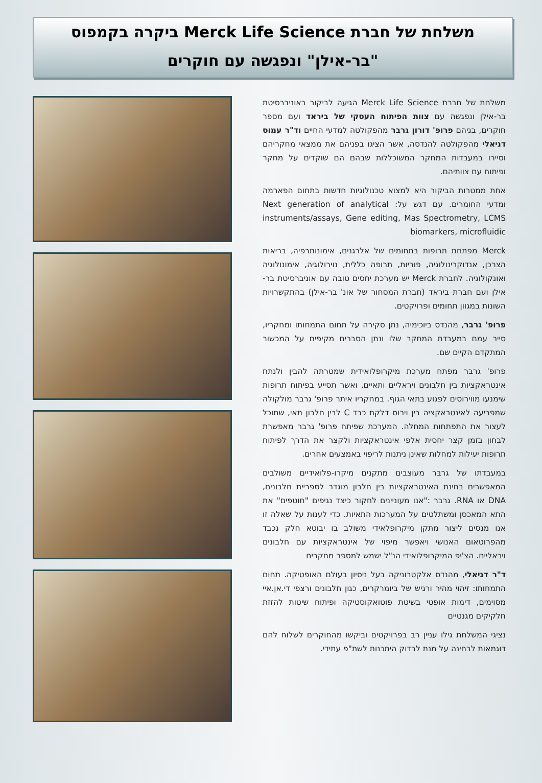משלחת של חברת Merck Life Science ביקרה בקמפוס
"בר-אילן" ונפגשה עם חוקרים
משלחת של חברת Merck Life Science הגיעה לביקור באוניברסיטת בר-אילן ונפגשה עם צוות הפיתוח העסקי של ביראד ועם מספר חוקרים, בניהם פרופ' דורון גרבר מהפקולטה למדעי החיים וד"ר עמוס דניאלי מהפקולטה להנדסה, אשר הציגו בפניהם את ממצאי מחקריהם וסיירו במעבדות המחקר המשוכללות שבהם הם שוקדים על מחקר ופיתוח עם צוותיהם.
אחת ממטרות הביקור היא למצוא טכנולוגיות חדשות בתחום הפארמה ומדעי החומרים. עם דגש על: Next generation of analytical instruments/assays, Gene editing, Mas Spectrometry, LCMS biomarkers, microfluidic
Merck מפתחת תרופות בתחומים של אלרגנים, אימונותרפיה, בריאות הצרכן, אנדוקרינולוגיה, פוריות, תרופה כללית, נוירולוגיה, אימונולוגיה ואונקולוגיה. לחברת Merck יש מערכת יחסים טובה עם אוניברסיטת בר-אילן ועם חברת ביראד (חברת המסחור של אונ' בר-אילן) בהתקשרויות השונות במגוון תחומים ופרויקטים.
פרופ' גרבר, מהנדס ביוכימיה, נתן סקירה על תחום התמחותו ומחקריו, סייר עמם במעבדת המחקר שלו ונתן הסברים מקיפים על המכשור המתקדם הקיים שם.
פרופ' גרבר מפתח מערכת מיקרופלואידית שמטרתה להבין ולנתח אינטראקציות בין חלבונים ויראליים ותאיים, ואשר תסייע בפיתוח תרופות שימנעו מווירוסים לפגוע בתאי הגוף. במחקריו איתר פרופ' גרבר מולקולה שמפריעה לאינטראקציה בין וירוס דלקת כבד C לבין חלבון תאי, שתוכל לעצור את התפתחות המחלה. המערכת שפיתח פרופ' גרבר מאפשרת לבחון בזמן קצר יחסית אלפי אינטראקציות ולקצר את הדרך לפיתוח תרופות יעילות למחלות שאינן ניתנות לריפוי באמצעים אחרים.
במעבדתו של גרבר מעוצבים מתקנים מיקרו-פלואידיים משולבים המאפשרים בחינת האינטראקציות בין חלבון מוגדר לספריית חלבונים, DNA או RNA. גרבר :"אנו מעוניינים לחקור כיצד נגיפים "חוטפים" את התא המאכסן ומשתלטים על המערכות התאיות. כדי לענות על שאלה זו אנו מנסים ליצור מתקן מיקרופלאידי משולב בו יבוטא חלק נכבד מהפרוטאום האנושי ויאפשר מיפוי של אינטראקציות עם חלבונים ויראליים. הצ'יפ המיקרופלואידי הנ"ל ישמש למספר מחקרים
ד"ר דניאלי, מהנדס אלקטרוניקה בעל ניסיון בעולם האופטיקה. תחום התמחותו: זיהוי מהיר ורגיש של ביומרקרים, כגון חלבונים ורצפי די.אן.איי מסוימים, דימות אופטי בשיטת פוטואקוסטיקה ופיתוח שיטות להזזת חלקיקים מגנטיים
נציגי המשלחת גילו עניין רב בפרויקטים וביקשו מהחוקרים לשלוח להם דוגמאות לבחינה על מנת לבדוק היתכנות לשת"פ עתידי.